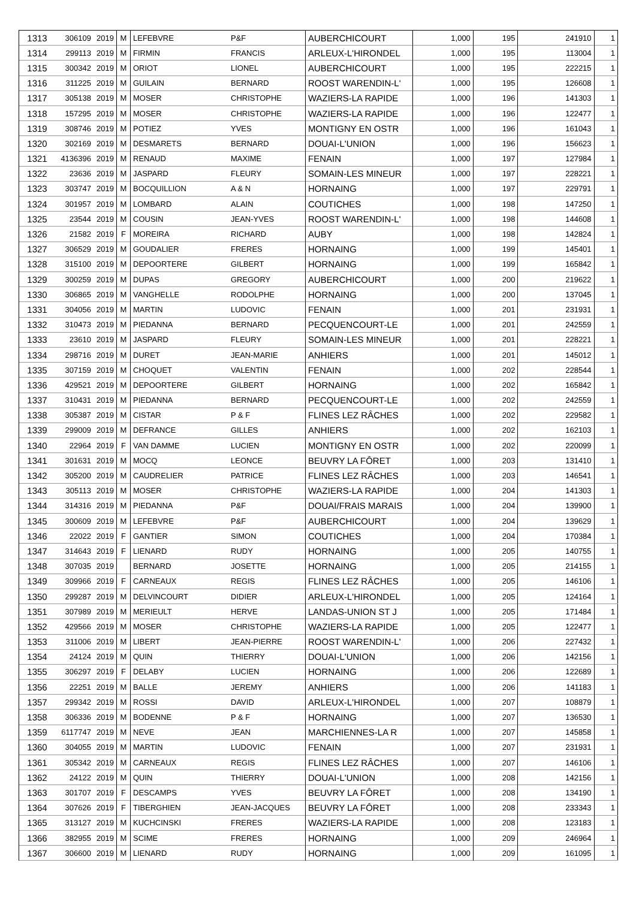| 1313 | 306109 | 2019 | M | LEFEBVRE | P&F | AUBERCHICOURT | 1,000 | 195 | 241910 | 1 |
| 1314 | 299113 | 2019 | M | FIRMIN | FRANCIS | ARLEUX-L'HIRONDEL | 1,000 | 195 | 113004 | 1 |
| 1315 | 300342 | 2019 | M | ORIOT | LIONEL | AUBERCHICOURT | 1,000 | 195 | 222215 | 1 |
| 1316 | 311225 | 2019 | M | GUILAIN | BERNARD | ROOST WARENDIN-L' | 1,000 | 195 | 126608 | 1 |
| 1317 | 305138 | 2019 | M | MOSER | CHRISTOPHE | WAZIERS-LA RAPIDE | 1,000 | 196 | 141303 | 1 |
| 1318 | 157295 | 2019 | M | MOSER | CHRISTOPHE | WAZIERS-LA RAPIDE | 1,000 | 196 | 122477 | 1 |
| 1319 | 308746 | 2019 | M | POTIEZ | YVES | MONTIGNY EN OSTR | 1,000 | 196 | 161043 | 1 |
| 1320 | 302169 | 2019 | M | DESMARETS | BERNARD | DOUAI-L'UNION | 1,000 | 196 | 156623 | 1 |
| 1321 | 4136396 | 2019 | M | RENAUD | MAXIME | FENAIN | 1,000 | 197 | 127984 | 1 |
| 1322 | 23636 | 2019 | M | JASPARD | FLEURY | SOMAIN-LES MINEUR | 1,000 | 197 | 228221 | 1 |
| 1323 | 303747 | 2019 | M | BOCQUILLION | A & N | HORNAING | 1,000 | 197 | 229791 | 1 |
| 1324 | 301957 | 2019 | M | LOMBARD | ALAIN | COUTICHES | 1,000 | 198 | 147250 | 1 |
| 1325 | 23544 | 2019 | M | COUSIN | JEAN-YVES | ROOST WARENDIN-L' | 1,000 | 198 | 144608 | 1 |
| 1326 | 21582 | 2019 | F | MOREIRA | RICHARD | AUBY | 1,000 | 198 | 142824 | 1 |
| 1327 | 306529 | 2019 | M | GOUDALIER | FRERES | HORNAING | 1,000 | 199 | 145401 | 1 |
| 1328 | 315100 | 2019 | M | DEPOORTERE | GILBERT | HORNAING | 1,000 | 199 | 165842 | 1 |
| 1329 | 300259 | 2019 | M | DUPAS | GREGORY | AUBERCHICOURT | 1,000 | 200 | 219622 | 1 |
| 1330 | 306865 | 2019 | M | VANGHELLE | RODOLPHE | HORNAING | 1,000 | 200 | 137045 | 1 |
| 1331 | 304056 | 2019 | M | MARTIN | LUDOVIC | FENAIN | 1,000 | 201 | 231931 | 1 |
| 1332 | 310473 | 2019 | M | PIEDANNA | BERNARD | PECQUENCOURT-LE | 1,000 | 201 | 242559 | 1 |
| 1333 | 23610 | 2019 | M | JASPARD | FLEURY | SOMAIN-LES MINEUR | 1,000 | 201 | 228221 | 1 |
| 1334 | 298716 | 2019 | M | DURET | JEAN-MARIE | ANHIERS | 1,000 | 201 | 145012 | 1 |
| 1335 | 307159 | 2019 | M | CHOQUET | VALENTIN | FENAIN | 1,000 | 202 | 228544 | 1 |
| 1336 | 429521 | 2019 | M | DEPOORTERE | GILBERT | HORNAING | 1,000 | 202 | 165842 | 1 |
| 1337 | 310431 | 2019 | M | PIEDANNA | BERNARD | PECQUENCOURT-LE | 1,000 | 202 | 242559 | 1 |
| 1338 | 305387 | 2019 | M | CISTAR | P & F | FLINES LEZ RÂCHES | 1,000 | 202 | 229582 | 1 |
| 1339 | 299009 | 2019 | M | DEFRANCE | GILLES | ANHIERS | 1,000 | 202 | 162103 | 1 |
| 1340 | 22964 | 2019 | F | VAN DAMME | LUCIEN | MONTIGNY EN OSTR | 1,000 | 202 | 220099 | 1 |
| 1341 | 301631 | 2019 | M | MOCQ | LEONCE | BEUVRY LA FÔRET | 1,000 | 203 | 131410 | 1 |
| 1342 | 305200 | 2019 | M | CAUDRELIER | PATRICE | FLINES LEZ RÂCHES | 1,000 | 203 | 146541 | 1 |
| 1343 | 305113 | 2019 | M | MOSER | CHRISTOPHE | WAZIERS-LA RAPIDE | 1,000 | 204 | 141303 | 1 |
| 1344 | 314316 | 2019 | M | PIEDANNA | P&F | DOUAI/FRAIS MARAIS | 1,000 | 204 | 139900 | 1 |
| 1345 | 300609 | 2019 | M | LEFEBVRE | P&F | AUBERCHICOURT | 1,000 | 204 | 139629 | 1 |
| 1346 | 22022 | 2019 | F | GANTIER | SIMON | COUTICHES | 1,000 | 204 | 170384 | 1 |
| 1347 | 314643 | 2019 | F | LIENARD | RUDY | HORNAING | 1,000 | 205 | 140755 | 1 |
| 1348 | 307035 | 2019 | | BERNARD | JOSETTE | HORNAING | 1,000 | 205 | 214155 | 1 |
| 1349 | 309966 | 2019 | F | CARNEAUX | REGIS | FLINES LEZ RÂCHES | 1,000 | 205 | 146106 | 1 |
| 1350 | 299287 | 2019 | M | DELVINCOURT | DIDIER | ARLEUX-L'HIRONDEL | 1,000 | 205 | 124164 | 1 |
| 1351 | 307989 | 2019 | M | MERIEULT | HERVE | LANDAS-UNION ST J | 1,000 | 205 | 171484 | 1 |
| 1352 | 429566 | 2019 | M | MOSER | CHRISTOPHE | WAZIERS-LA RAPIDE | 1,000 | 205 | 122477 | 1 |
| 1353 | 311006 | 2019 | M | LIBERT | JEAN-PIERRE | ROOST WARENDIN-L' | 1,000 | 206 | 227432 | 1 |
| 1354 | 24124 | 2019 | M | QUIN | THIERRY | DOUAI-L'UNION | 1,000 | 206 | 142156 | 1 |
| 1355 | 306297 | 2019 | F | DELABY | LUCIEN | HORNAING | 1,000 | 206 | 122689 | 1 |
| 1356 | 22251 | 2019 | M | BALLE | JEREMY | ANHIERS | 1,000 | 206 | 141183 | 1 |
| 1357 | 299342 | 2019 | M | ROSSI | DAVID | ARLEUX-L'HIRONDEL | 1,000 | 207 | 108879 | 1 |
| 1358 | 306336 | 2019 | M | BODENNE | P & F | HORNAING | 1,000 | 207 | 136530 | 1 |
| 1359 | 6117747 | 2019 | M | NEVE | JEAN | MARCHIENNES-LA R | 1,000 | 207 | 145858 | 1 |
| 1360 | 304055 | 2019 | M | MARTIN | LUDOVIC | FENAIN | 1,000 | 207 | 231931 | 1 |
| 1361 | 305342 | 2019 | M | CARNEAUX | REGIS | FLINES LEZ RÂCHES | 1,000 | 207 | 146106 | 1 |
| 1362 | 24122 | 2019 | M | QUIN | THIERRY | DOUAI-L'UNION | 1,000 | 208 | 142156 | 1 |
| 1363 | 301707 | 2019 | F | DESCAMPS | YVES | BEUVRY LA FÔRET | 1,000 | 208 | 134190 | 1 |
| 1364 | 307626 | 2019 | F | TIBERGHIEN | JEAN-JACQUES | BEUVRY LA FÔRET | 1,000 | 208 | 233343 | 1 |
| 1365 | 313127 | 2019 | M | KUCHCINSKI | FRERES | WAZIERS-LA RAPIDE | 1,000 | 208 | 123183 | 1 |
| 1366 | 382955 | 2019 | M | SCIME | FRERES | HORNAING | 1,000 | 209 | 246964 | 1 |
| 1367 | 306600 | 2019 | M | LIENARD | RUDY | HORNAING | 1,000 | 209 | 161095 | 1 |